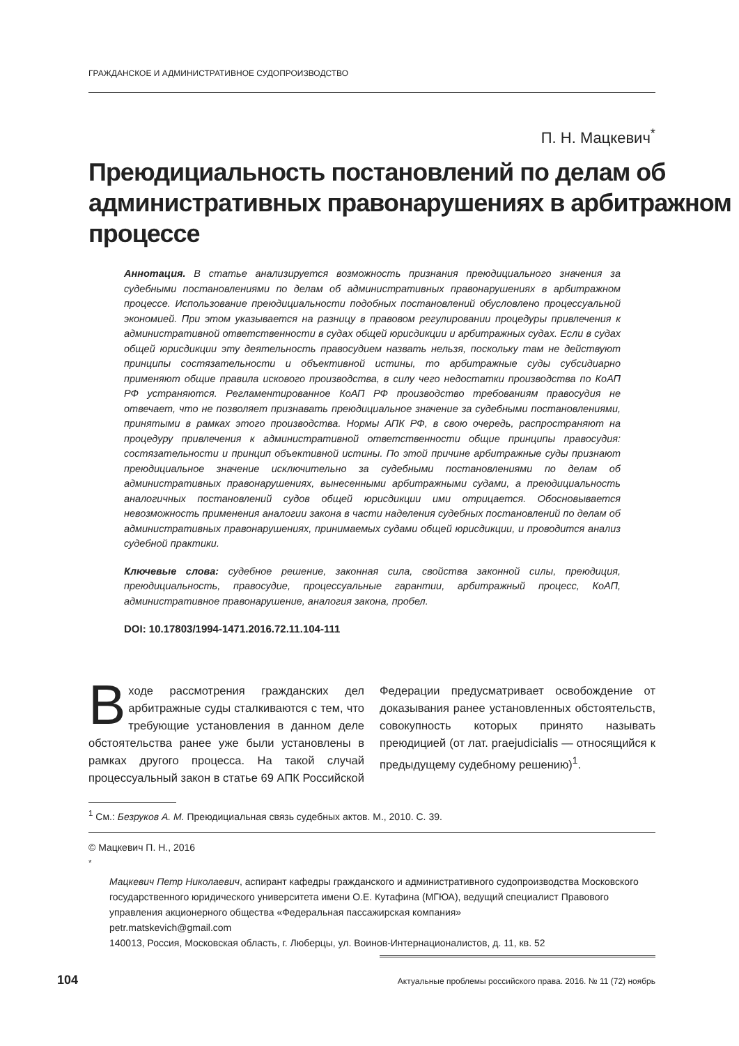ГРАЖДАНСКОЕ И АДМИНИСТРАТИВНОЕ СУДОПРОИЗВОДСТВО
П. Н. Мацкевич<sup>*</sup>
Преюдициальность постановлений по делам об административных правонарушениях в арбитражном процессе
Аннотация. В статье анализируется возможность признания преюдициального значения за судебными постановлениями по делам об административных правонарушениях в арбитражном процессе. Использование преюдициальности подобных постановлений обусловлено процессуальной экономией. При этом указывается на разницу в правовом регулировании процедуры привлечения к административной ответственности в судах общей юрисдикции и арбитражных судах. Если в судах общей юрисдикции эту деятельность правосудием назвать нельзя, поскольку там не действуют принципы состязательности и объективной истины, то арбитражные суды субсидиарно применяют общие правила искового производства, в силу чего недостатки производства по КоАП РФ устраняются. Регламентированное КоАП РФ производство требованиям правосудия не отвечает, что не позволяет признавать преюдициальное значение за судебными постановлениями, принятыми в рамках этого производства. Нормы АПК РФ, в свою очередь, распространяют на процедуру привлечения к административной ответственности общие принципы правосудия: состязательности и принцип объективной истины. По этой причине арбитражные суды признают преюдициальное значение исключительно за судебными постановлениями по делам об административных правонарушениях, вынесенными арбитражными судами, а преюдициальность аналогичных постановлений судов общей юрисдикции ими отрицается. Обосновывается невозможность применения аналогии закона в части наделения судебных постановлений по делам об административных правонарушениях, принимаемых судами общей юрисдикции, и проводится анализ судебной практики.
Ключевые слова: судебное решение, законная сила, свойства законной силы, преюдиция, преюдициальность, правосудие, процессуальные гарантии, арбитражный процесс, КоАП, административное правонарушение, аналогия закона, пробел.
DOI: 10.17803/1994-1471.2016.72.11.104-111
В ходе рассмотрения гражданских дел арбитражные суды сталкиваются с тем, что требующие установления в данном деле обстоятельства ранее уже были установлены в рамках другого процесса. На такой случай процессуальный закон в статье 69 АПК Российской Федерации предусматривает освобождение от доказывания ранее установленных обстоятельств, совокупность которых принято называть преюдицией (от лат. praejudicialis — относящийся к предыдущему судебному решению)<sup>1</sup>.
<sup>1</sup> См.: Безруков А. М. Преюдициальная связь судебных актов. М., 2010. С. 39.
© Мацкевич П. Н., 2016
<sup>*</sup>
Мацкевич Петр Николаевич, аспирант кафедры гражданского и административного судопроизводства Московского государственного юридического университета имени О.Е. Кутафина (МГЮА), ведущий специалист Правового управления акционерного общества «Федеральная пассажирская компания»
petr.matskevich@gmail.com
140013, Россия, Московская область, г. Люберцы, ул. Воинов-Интернационалистов, д. 11, кв. 52
104 Актуальные проблемы российского права. 2016. № 11 (72) ноябрь